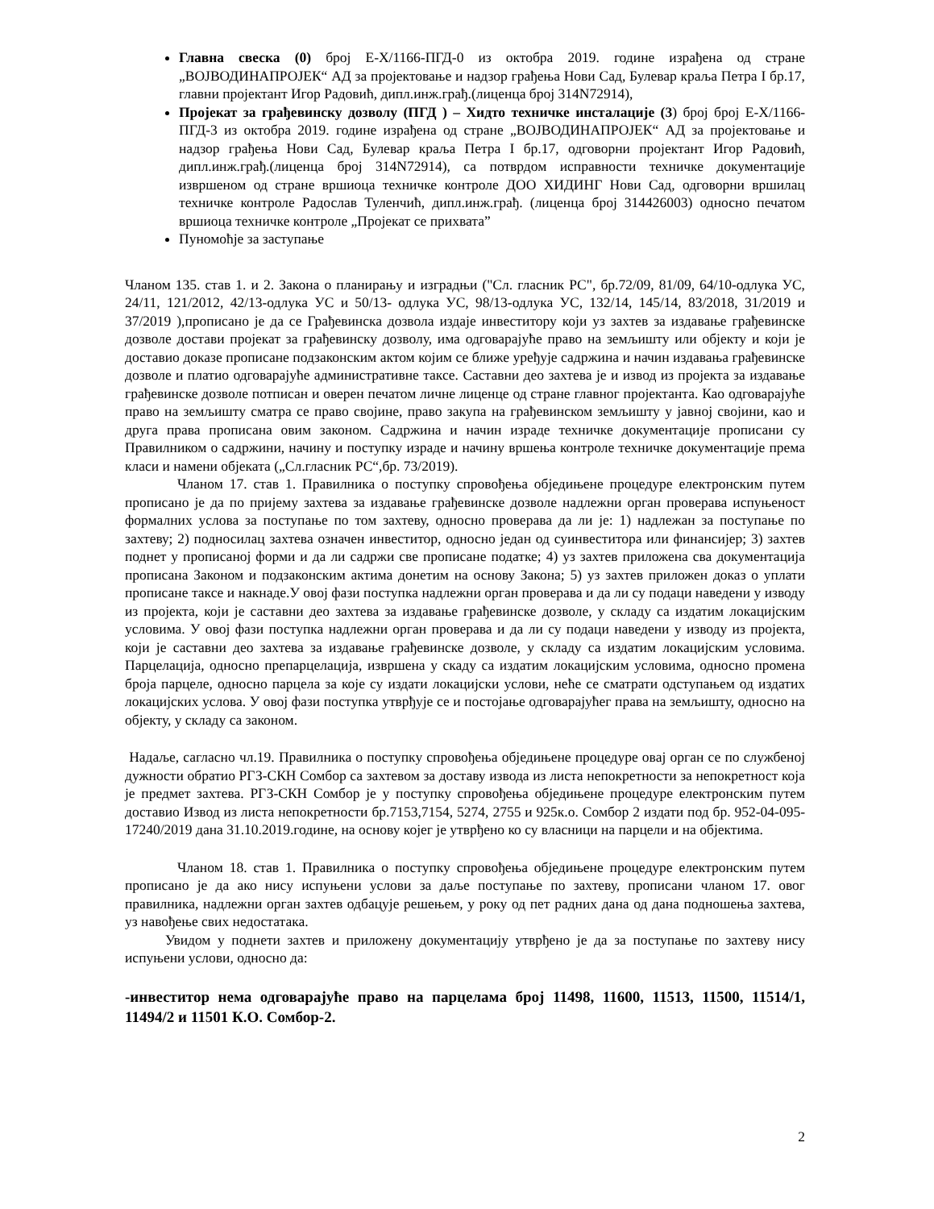Главна свеска (0) број Е-Х/1166-ПГД-0 из октобра 2019. године израђена од стране „ВОЈВОДИНАПРОЈЕК“ АД за пројектовање и надзор грађења Нови Сад, Булевар краља Петра I бр.17, главни пројектант Игор Радовић, дипл.инж.грађ.(лиценца број 314N72914),
Пројекат за грађевинску дозволу (ПГД ) – Хидто техничке инсталације (3) број број Е-Х/1166-ПГД-3 из октобра 2019. године израђена од стране „ВОЈВОДИНАПРОЈЕК“ АД за пројектовање и надзор грађења Нови Сад, Булевар краља Петра I бр.17, одговорни пројектант Игор Радовић, дипл.инж.грађ.(лиценца број 314N72914), са потврдом исправности техничке документације извршеном од стране вршиоца техничке контроле ДОО ХИДИНГ Нови Сад, одговорни вршилац техничке контроле Радослав Туленчић, дипл.инж.грађ. (лиценца број 314426003) односно печатом вршиоца техничке контроле „Пројекат се прихвата”
Пуномоћје за заступање
Чланом 135. став 1. и 2. Закона о планирању и изградњи ("Сл. гласник РС", бр.72/09, 81/09, 64/10-одлука УС, 24/11, 121/2012, 42/13-одлука УС и 50/13- одлука УС, 98/13-одлука УС, 132/14, 145/14, 83/2018, 31/2019 и 37/2019 ),прописано је да се Грађевинска дозвола издаје инвеститору који уз захтев за издавање грађевинске дозволе достави пројекат за грађевинску дозволу, има одговарајуће право на земљишту или објекту и који је доставио доказе прописане подзаконским актом којим се ближе уређује садржина и начин издавања грађевинске дозволе и платио одговарајуће административне таксе. Саставни део захтева је и извод из пројекта за издавање грађевинске дозволе потписан и оверен печатом личне лиценце од стране главног пројектанта. Као одговарајуће право на земљишту сматра се право својине, право закупа на грађевинском земљишту у јавној својини, као и друга права прописана овим законом. Садржина и начин израде техничке документације прописани су Правилником о садржини, начину и поступку израде и начину вршења контроле техничке документације према класи и намени објеката („Сл.гласник РС“,бр. 73/2019).
Чланом 17. став 1. Правилника о поступку спровођења обједињене процедуре електронским путем прописано је да по пријему захтева за издавање грађевинске дозволе надлежни орган проверава испуњеност формалних услова за поступање по том захтеву, односно проверава да ли је: 1) надлежан за поступање по захтеву; 2) подносилац захтева означен инвеститор, односно један од суинвеститора или финансијер; 3) захтев поднет у прописаној форми и да ли садржи све прописане податке; 4) уз захтев приложена сва документација прописана Законом и подзаконским актима донетим на основу Закона; 5) уз захтев приложен доказ о уплати прописане таксе и накнаде.У овој фази поступка надлежни орган проверава и да ли су подаци наведени у изводу из пројекта, који је саставни део захтева за издавање грађевинске дозволе, у складу са издатим локацијским условима. У овој фази поступка надлежни орган проверава и да ли су подаци наведени у изводу из пројекта, који је саставни део захтева за издавање грађевинске дозволе, у складу са издатим локацијским условима. Парцелација, односно препарцелација, извршена у скаду са издатим локацијским условима, односно промена броја парцеле, односно парцела за које су издати локацијски услови, неће се сматрати одступањем од издатих локацијских услова. У овој фази поступка утврђује се и постојање одговарајућег права на земљишту, односно на објекту, у складу са законом.
Надаље, сагласно чл.19. Правилника о поступку спровођења обједињене процедуре овај орган се по службеној дужности обратио РГЗ-СКН Сомбор са захтевом за доставу извода из листа непокретности за непокретност која је предмет захтева. РГЗ-СКН Сомбор је у поступку спровођења обједињене процедуре електронским путем доставио Извод из листа непокретности бр.7153,7154, 5274, 2755 и 925к.о. Сомбор 2 издати под бр. 952-04-095-17240/2019 дана 31.10.2019.године, на основу којег је утврђено ко су власници на парцели и на објектима.
Чланом 18. став 1. Правилника о поступку спровођења обједињене процедуре електронским путем прописано је да ако нису испуњени услови за даље поступање по захтеву, прописани чланом 17. овог правилника, надлежни орган захтев одбацује решењем, у року од пет радних дана од дана подношења захтева, уз навођење свих недостатака.
Увидом у поднети захтев и приложену документацију утврђено је да за поступање по захтеву нису испуњени услови, односно да:
-инвеститор нема одговарајуће право на парцелама број 11498, 11600, 11513, 11500, 11514/1, 11494/2 и 11501 К.О. Сомбор-2.
2